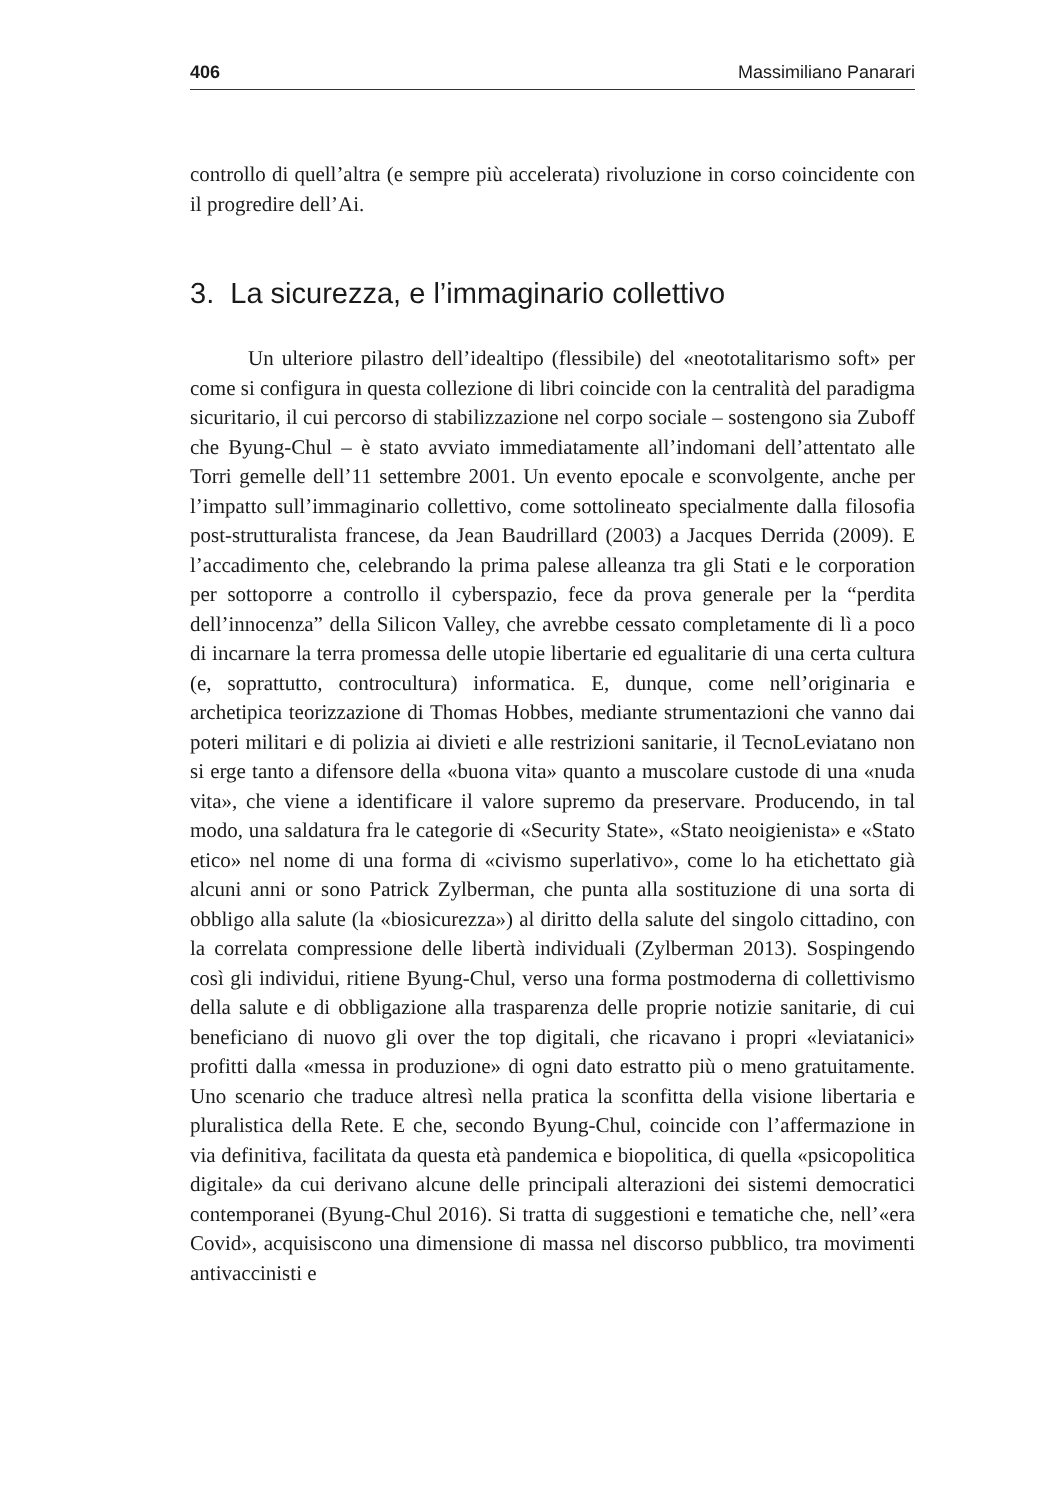406 Massimiliano Panarari
controllo di quell’altra (e sempre più accelerata) rivoluzione in corso coincidente con il progredire dell’Ai.
3. La sicurezza, e l’immaginario collettivo
Un ulteriore pilastro dell’idealtipo (flessibile) del «neototalitarismo soft» per come si configura in questa collezione di libri coincide con la centralità del paradigma sicuritario, il cui percorso di stabilizzazione nel corpo sociale – sostengono sia Zuboff che Byung-Chul – è stato avviato immediatamente all’indomani dell’attentato alle Torri gemelle dell’11 settembre 2001. Un evento epocale e sconvolgente, anche per l’impatto sull’immaginario collettivo, come sottolineato specialmente dalla filosofia post-strutturalista francese, da Jean Baudrillard (2003) a Jacques Derrida (2009). E l’accadimento che, celebrando la prima palese alleanza tra gli Stati e le corporation per sottoporre a controllo il cyberspazio, fece da prova generale per la “perdita dell’innocenza” della Silicon Valley, che avrebbe cessato completamente di lì a poco di incarnare la terra promessa delle utopie libertarie ed egualitarie di una certa cultura (e, soprattutto, controcultura) informatica. E, dunque, come nell’originaria e archetipica teorizzazione di Thomas Hobbes, mediante strumentazioni che vanno dai poteri militari e di polizia ai divieti e alle restrizioni sanitarie, il TecnoLeviatano non si erge tanto a difensore della «buona vita» quanto a muscolare custode di una «nuda vita», che viene a identificare il valore supremo da preservare. Producendo, in tal modo, una saldatura fra le categorie di «Security State», «Stato neoigienista» e «Stato etico» nel nome di una forma di «civismo superlativo», come lo ha etichettato già alcuni anni or sono Patrick Zylberman, che punta alla sostituzione di una sorta di obbligo alla salute (la «biosicurezza») al diritto della salute del singolo cittadino, con la correlata compressione delle libertà individuali (Zylberman 2013). Sospingendo così gli individui, ritiene Byung-Chul, verso una forma postmoderna di collettivismo della salute e di obbligazione alla trasparenza delle proprie notizie sanitarie, di cui beneficiano di nuovo gli over the top digitali, che ricavano i propri «leviatanici» profitti dalla «messa in produzione» di ogni dato estratto più o meno gratuitamente. Uno scenario che traduce altresì nella pratica la sconfitta della visione libertaria e pluralistica della Rete. E che, secondo Byung-Chul, coincide con l’affermazione in via definitiva, facilitata da questa età pandemica e biopolitica, di quella «psicopolitica digitale» da cui derivano alcune delle principali alterazioni dei sistemi democratici contemporanei (Byung-Chul 2016). Si tratta di suggestioni e tematiche che, nell’«era Covid», acquisiscono una dimensione di massa nel discorso pubblico, tra movimenti antivaccinisti e